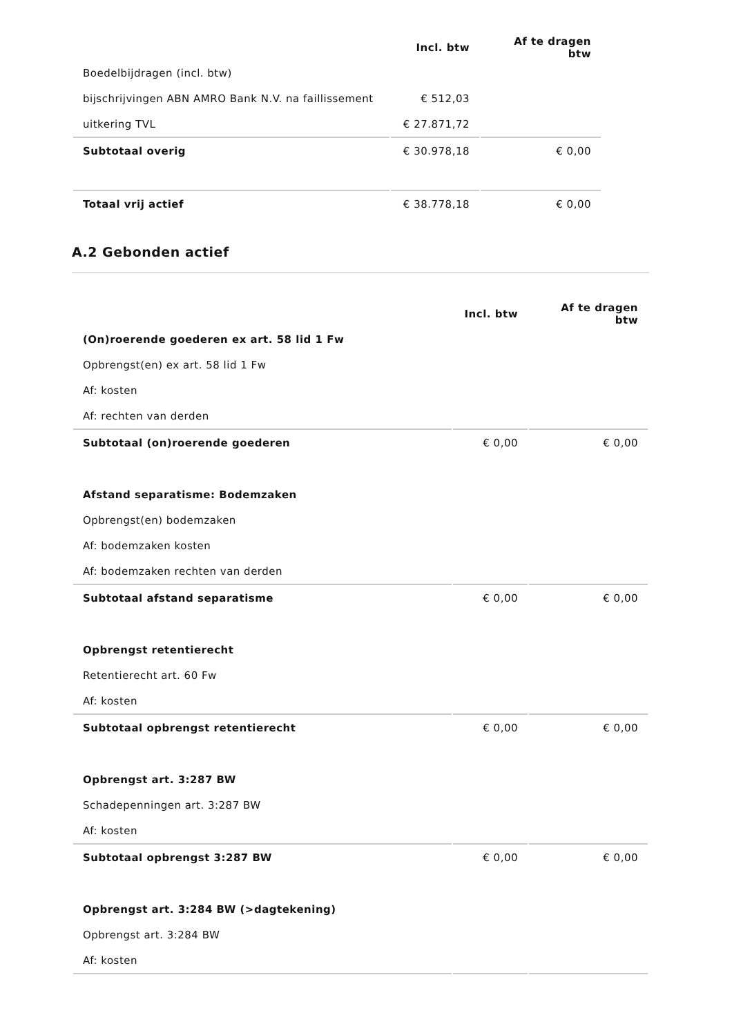| | Incl. btw | Af te dragen btw |
| --- | --- | --- |
| Boedelbijdragen (incl. btw) | | |
| bijschrijvingen ABN AMRO Bank N.V. na faillissement | € 512,03 | |
| uitkering TVL | € 27.871,72 | |
| Subtotaal overig | € 30.978,18 | € 0,00 |
| Totaal vrij actief | € 38.778,18 | € 0,00 |
A.2 Gebonden actief
| | Incl. btw | Af te dragen btw |
| --- | --- | --- |
| (On)roerende goederen ex art. 58 lid 1 Fw | | |
| Opbrengst(en) ex art. 58 lid 1 Fw | | |
| Af: kosten | | |
| Af: rechten van derden | | |
| Subtotaal (on)roerende goederen | € 0,00 | € 0,00 |
| Afstand separatisme: Bodemzaken | | |
| Opbrengst(en) bodemzaken | | |
| Af: bodemzaken kosten | | |
| Af: bodemzaken rechten van derden | | |
| Subtotaal afstand separatisme | € 0,00 | € 0,00 |
| Opbrengst retentierecht | | |
| Retentierecht art. 60 Fw | | |
| Af: kosten | | |
| Subtotaal opbrengst retentierecht | € 0,00 | € 0,00 |
| Opbrengst art. 3:287 BW | | |
| Schadepenningen art. 3:287 BW | | |
| Af: kosten | | |
| Subtotaal opbrengst 3:287 BW | € 0,00 | € 0,00 |
| Opbrengst art. 3:284 BW (>dagtekening) | | |
| Opbrengst art. 3:284 BW | | |
| Af: kosten | | |